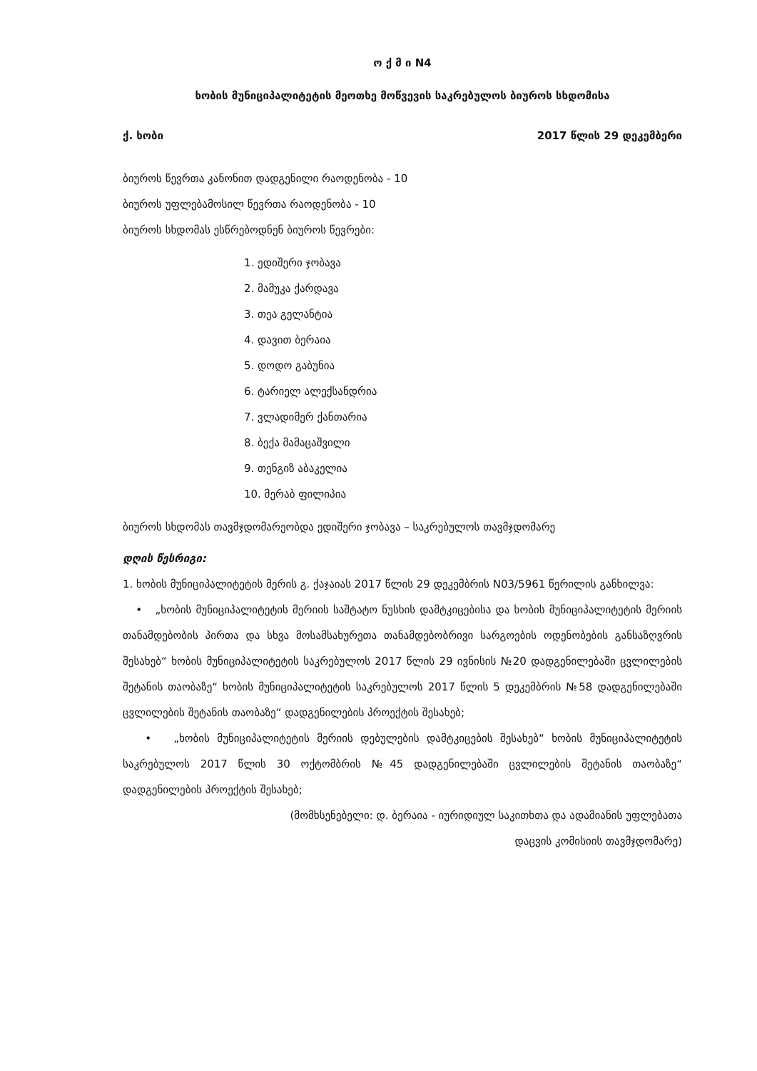ო ქ მ ი N4
ხობის მუნიციპალიტეტის მეოთხე მოწვევის საკრებულოს ბიუროს სხდომისა
ქ. ხობი 2017 წლის 29 დეკემბერი
ბიუროს წევრთა კანონით დადგენილი რაოდენობა - 10
ბიუროს უფლებამოსილ წევრთა რაოდენობა - 10
ბიუროს სხდომას ესწრებოდნენ ბიუროს წევრები:
1. ედიშერი ჯობავა
2. მამუკა ქარდავა
3. თეა გელანტია
4. დავით ბერაია
5. დოდო გაბუნია
6. ტარიელ ალექსანდრია
7. ვლადიმერ ქანთარია
8. ბექა მამაცაშვილი
9. თენგიზ აბაკელია
10. მერაბ ფილიპია
ბიუროს სხდომას თავმჯდომარეობდა ედიშერი ჯობავა – საკრებულოს თავმჯდომარე
დღის წესრიგი:
1. ხობის მუნიციპალიტეტის მერის გ. ქაჯაიას 2017 წლის 29 დეკემბრის N03/5961 წერილის განხილვა:
• „ხობის მუნიციპალიტეტის მერიის საშტატო ნუსხის დამტკიცებისა და ხობის მუნიციპალიტეტის მერიის თანამდებობის პირთა და სხვა მოსამსახურეთა თანამდებობრივი სარგოების ოდენობების განსაზღვრის შესახებ“ ხობის მუნიციპალიტეტის საკრებულოს 2017 წლის 29 ივნისის №20 დადგენილებაში ცვლილების შეტანის თაობაზე“ ხობის მუნიციპალიტეტის საკრებულოს 2017 წლის 5 დეკემბრის №58 დადგენილებაში ცვლილების შეტანის თაობაზე“ დადგენილების პროექტის შესახებ;
• „ხობის მუნიციპალიტეტის მერიის დებულების დამტკიცების შესახებ“ ხობის მუნიციპალიტეტის საკრებულოს 2017 წლის 30 ოქტომბრის №45 დადგენილებაში ცვლილების შეტანის თაობაზე“ დადგენილების პროექტის შესახებ;
(მომხსენებელი: დ. ბერაია - იურიდიულ საკითხთა და ადამიანის უფლებათა
დაცვის კომისიის თავმჯდომარე)